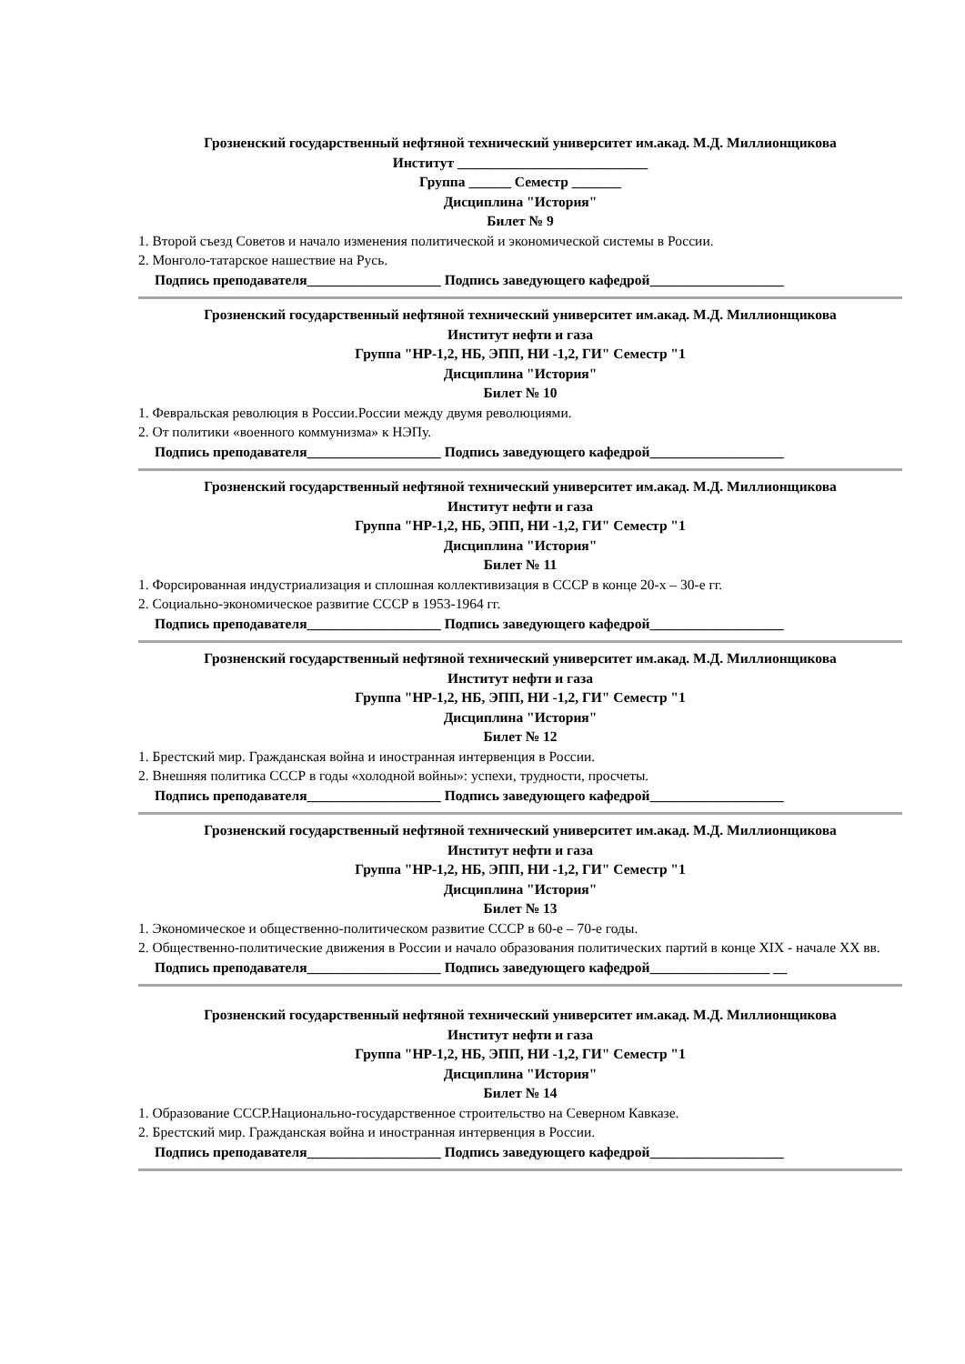Грозненский государственный нефтяной технический университет им.акад. М.Д. Миллионщикова
Институт ___________________________
Группа ______ Семестр _______
Дисциплина "История"
Билет № 9
1. Второй съезд Советов и начало изменения политической и экономической системы в России.
2. Монголо-татарское нашествие на Русь.
Подпись преподавателя___________________ Подпись заведующего кафедрой___________________
Грозненский государственный нефтяной технический университет им.акад. М.Д. Миллионщикова
Институт нефти и газа
Группа "НР-1,2, НБ, ЭПП, НИ -1,2, ГИ" Семестр "1
Дисциплина "История"
Билет № 10
1. Февральская революция в России.России между двумя революциями.
2. От политики «военного коммунизма» к НЭПу.
Подпись преподавателя___________________ Подпись заведующего кафедрой___________________
Грозненский государственный нефтяной технический университет им.акад. М.Д. Миллионщикова
Институт нефти и газа
Группа "НР-1,2, НБ, ЭПП, НИ -1,2, ГИ" Семестр "1
Дисциплина "История"
Билет № 11
1. Форсированная индустриализация и сплошная коллективизация в СССР в конце 20-х – 30-е гг.
2. Социально-экономическое развитие СССР в 1953-1964 гг.
Подпись преподавателя___________________ Подпись заведующего кафедрой___________________
Грозненский государственный нефтяной технический университет им.акад. М.Д. Миллионщикова
Институт нефти и газа
Группа "НР-1,2, НБ, ЭПП, НИ -1,2, ГИ" Семестр "1
Дисциплина "История"
Билет № 12
1. Брестский мир. Гражданская война и иностранная интервенция в России.
2. Внешняя политика СССР в годы «холодной войны»: успехи, трудности, просчеты.
Подпись преподавателя___________________ Подпись заведующего кафедрой___________________
Грозненский государственный нефтяной технический университет им.акад. М.Д. Миллионщикова
Институт нефти и газа
Группа "НР-1,2, НБ, ЭПП, НИ -1,2, ГИ" Семестр "1
Дисциплина "История"
Билет № 13
1. Экономическое и общественно-политическом развитие СССР в 60-е – 70-е годы.
2. Общественно-политические движения в России и начало образования политических партий в конце XIX - начале XX вв.
Подпись преподавателя___________________ Подпись заведующего кафедрой_________________ __
Грозненский государственный нефтяной технический университет им.акад. М.Д. Миллионщикова
Институт нефти и газа
Группа "НР-1,2, НБ, ЭПП, НИ -1,2, ГИ" Семестр "1
Дисциплина "История"
Билет № 14
1. Образование СССР.Национально-государственное строительство на Северном Кавказе.
2. Брестский мир. Гражданская война и иностранная интервенция в России.
Подпись преподавателя___________________ Подпись заведующего кафедрой___________________